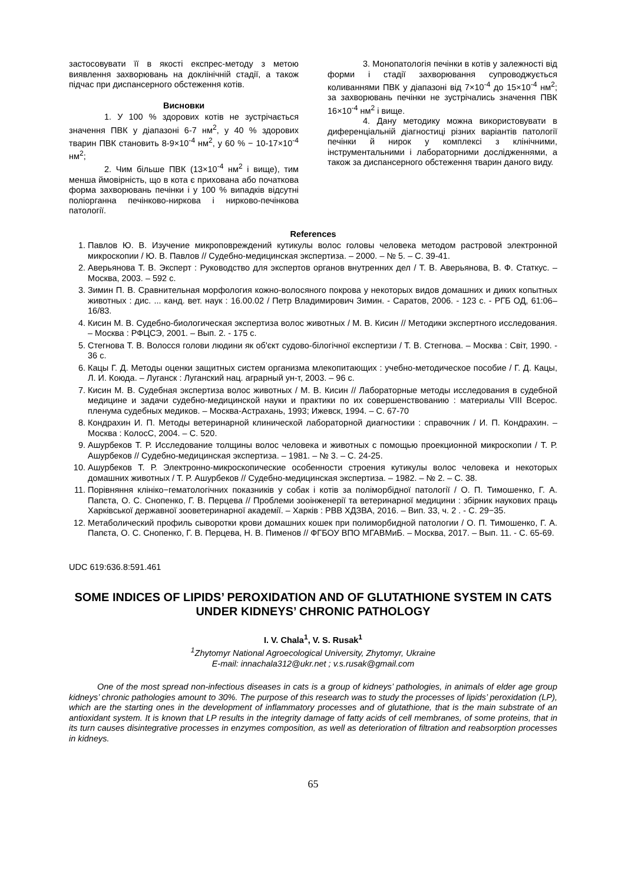застосовувати її в якості експрес-методу з метою виявлення захворювань на доклінічній стадії, а також підчас при диспансерного обстеження котів.
Висновки
1. У 100 % здорових котів не зустрічається значення ПВК у діапазоні 6-7 нм<sup>2</sup>, у 40 % здорових тварин ПВК становить 8-9×10<sup>-4</sup> нм<sup>2</sup>, у 60 % − 10-17×10<sup>-4</sup> нм<sup>2</sup>;
2. Чим більше ПВК (13×10<sup>-4</sup> нм<sup>2</sup> і вище), тим менша ймовірність, що в кота є прихована або початкова форма захворювань печінки і у 100 % випадків відсутні поліорганна печінково-ниркова і нирково-печінкова патології.
3. Монопатологія печінки в котів у залежності від форми і стадії захворювання супроводжується коливаннями ПВК у діапазоні від 7×10<sup>-4</sup> до 15×10<sup>-4</sup> нм<sup>2</sup>; за захворювань печінки не зустрічались значення ПВК 16×10<sup>-4</sup> нм<sup>2</sup> і вище.
4. Дану методику можна використовувати в диференціальній діагностиці різних варіантів патології печінки й нирок у комплексі з клінічними, інструментальними і лабораторними дослідженнями, а також за диспансерного обстеження тварин даного виду.
References
1. Павлов Ю. В. Изучение микроповреждений кутикулы волос головы человека методом растровой электронной микроскопии / Ю. В. Павлов // Судебно-медицинская экспертиза. – 2000. – № 5. – С. 39-41.
2. Аверьянова Т. В. Эксперт : Руководство для экспертов органов внутренних дел / Т. В. Аверьянова, В. Ф. Статкус. – Москва, 2003. – 592 с.
3. Зимин П. В. Сравнительная морфология кожно-волосяного покрова у некоторых видов домашних и диких копытных животных : дис. ... канд. вет. наук : 16.00.02 / Петр Владимирович Зимин. - Саратов, 2006. - 123 с. - РГБ ОД, 61:06–16/83.
4. Кисин М. В. Судебно-биологическая экспертиза волос животных / М. В. Кисин // Методики экспертного исследования. – Москва : РФЦСЭ, 2001. – Вып. 2. - 175 с.
5. Стегнова Т. В. Волосся голови людини як об'єкт судово-білогічної експертизи / Т. В. Стегнова. – Москва : Світ, 1990. - 36 с.
6. Кацы Г. Д. Методы оценки защитных систем организма млекопитающих : учебно-методическое пособие / Г. Д. Кацы, Л. И. Коюда. – Луганск : Луганский нац. аграрный ун-т, 2003. – 96 с.
7. Кисин М. В. Судебная экспертиза волос животных / М. В. Кисин // Лабораторные методы исследования в судебной медицине и задачи судебно-медицинской науки и практики по их совершенствованию : материалы VIII Всерос. пленума судебных медиков. – Москва-Астрахань, 1993; Ижевск, 1994. – С. 67-70
8. Кондрахин И. П. Методы ветеринарной клинической лабораторной диагностики : справочник / И. П. Кондрахин. – Москва : КолосС, 2004. – С. 520.
9. Ашурбеков Т. Р. Исследование толщины волос человека и животных с помощью проекционной микроскопии / Т. Р. Ашурбеков // Судебно-медицинская экспертиза. – 1981. – № 3. – С. 24-25.
10. Ашурбеков Т. Р. Электронно-микроскопические особенности строения кутикулы волос человека и некоторых домашних животных / Т. Р. Ашурбеков // Судебно-медицинская экспертиза. – 1982. – № 2. – С. 38.
11. Порівняння клініко−гематологічних показників у собак і котів за поліморбідної патології / О. П. Тимошенко, Г. А. Папєта, О. С. Снопенко, Г. В. Перцева // Проблеми зооінженерії та ветеринарної медицини : збірник наукових праць Харківської державної зооветеринарної академії. – Харків : РВВ ХДЗВА, 2016. – Вип. 33, ч. 2 . - С. 29−35.
12. Метаболический профиль сыворотки крови домашних кошек при полиморбидной патологии / О. П. Тимошенко, Г. А. Папєта, О. С. Снопенко, Г. В. Перцева, Н. В. Пименов // ФГБОУ ВПО МГАВМиБ. – Москва, 2017. – Вып. 11. - С. 65-69.
UDC 619:636.8:591.461
SOME INDICES OF LIPIDS’ PEROXIDATION AND OF GLUTATHIONE SYSTEM IN CATS UNDER KIDNEYS’ CHRONIC PATHOLOGY
I. V. Chala<sup>1</sup>, V. S. Rusak<sup>1</sup>
<sup>1</sup> Zhytomyr National Agroecological University, Zhytomyr, Ukraine
E-mail: innachala312@ukr.net ; v.s.rusak@gmail.com
One of the most spread non-infectious diseases in cats is a group of kidneys’ pathologies, in animals of elder age group kidneys’ chronic pathologies amount to 30%. The purpose of this research was to study the processes of lipids’ peroxidation (LP), which are the starting ones in the development of inflammatory processes and of glutathione, that is the main substrate of an antioxidant system. It is known that LP results in the integrity damage of fatty acids of cell membranes, of some proteins, that in its turn causes disintegrative processes in enzymes composition, as well as deterioration of filtration and reabsorption processes in kidneys.
65